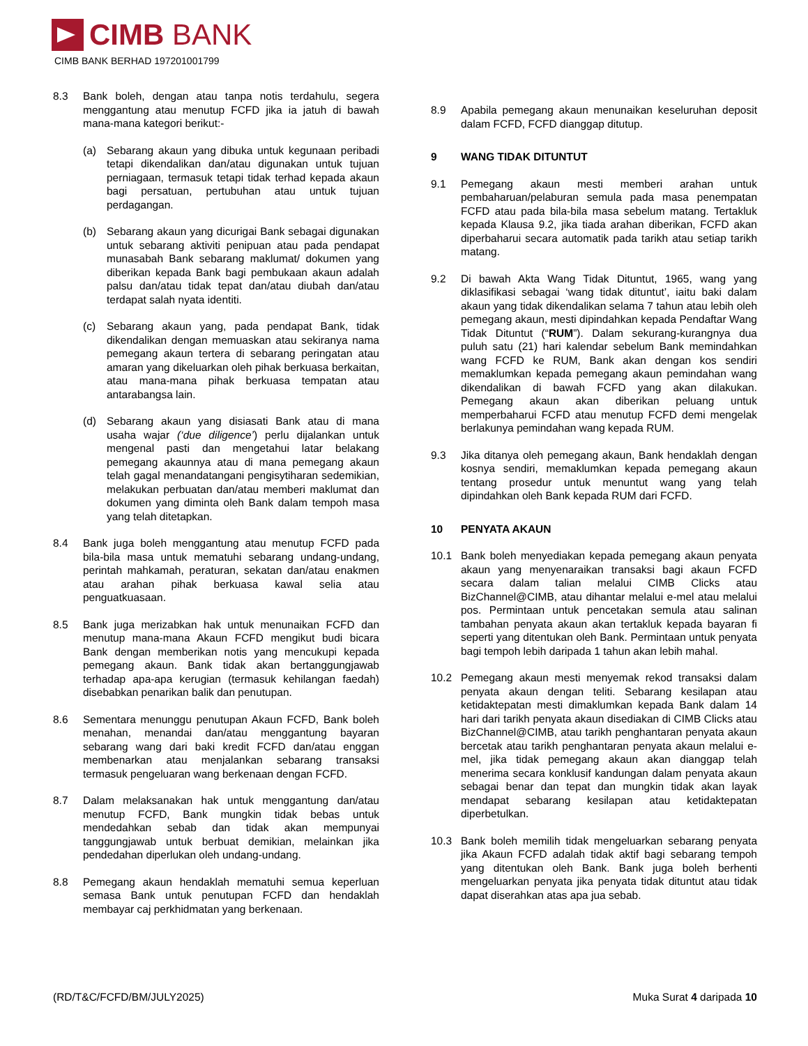CIMB BANK
CIMB BANK BERHAD 197201001799
8.3 Bank boleh, dengan atau tanpa notis terdahulu, segera menggantung atau menutup FCFD jika ia jatuh di bawah mana-mana kategori berikut:-
(a) Sebarang akaun yang dibuka untuk kegunaan peribadi tetapi dikendalikan dan/atau digunakan untuk tujuan perniagaan, termasuk tetapi tidak terhad kepada akaun bagi persatuan, pertubuhan atau untuk tujuan perdagangan.
(b) Sebarang akaun yang dicurigai Bank sebagai digunakan untuk sebarang aktiviti penipuan atau pada pendapat munasabah Bank sebarang maklumat/ dokumen yang diberikan kepada Bank bagi pembukaan akaun adalah palsu dan/atau tidak tepat dan/atau diubah dan/atau terdapat salah nyata identiti.
(c) Sebarang akaun yang, pada pendapat Bank, tidak dikendalikan dengan memuaskan atau sekiranya nama pemegang akaun tertera di sebarang peringatan atau amaran yang dikeluarkan oleh pihak berkuasa berkaitan, atau mana-mana pihak berkuasa tempatan atau antarabangsa lain.
(d) Sebarang akaun yang disiasati Bank atau di mana usaha wajar (‘due diligence’) perlu dijalankan untuk mengenal pasti dan mengetahui latar belakang pemegang akaunnya atau di mana pemegang akaun telah gagal menandatangani pengisytiharan sedemikian, melakukan perbuatan dan/atau memberi maklumat dan dokumen yang diminta oleh Bank dalam tempoh masa yang telah ditetapkan.
8.4 Bank juga boleh menggantung atau menutup FCFD pada bila-bila masa untuk mematuhi sebarang undang-undang, perintah mahkamah, peraturan, sekatan dan/atau enakmen atau arahan pihak berkuasa kawal selia atau penguatkuasaan.
8.5 Bank juga merizabkan hak untuk menunaikan FCFD dan menutup mana-mana Akaun FCFD mengikut budi bicara Bank dengan memberikan notis yang mencukupi kepada pemegang akaun. Bank tidak akan bertanggungjawab terhadap apa-apa kerugian (termasuk kehilangan faedah) disebabkan penarikan balik dan penutupan.
8.6 Sementara menunggu penutupan Akaun FCFD, Bank boleh menahan, menandai dan/atau menggantung bayaran sebarang wang dari baki kredit FCFD dan/atau enggan membenarkan atau menjalankan sebarang transaksi termasuk pengeluaran wang berkenaan dengan FCFD.
8.7 Dalam melaksanakan hak untuk menggantung dan/atau menutup FCFD, Bank mungkin tidak bebas untuk mendedahkan sebab dan tidak akan mempunyai tanggungjawab untuk berbuat demikian, melainkan jika pendedahan diperlukan oleh undang-undang.
8.8 Pemegang akaun hendaklah mematuhi semua keperluan semasa Bank untuk penutupan FCFD dan hendaklah membayar caj perkhidmatan yang berkenaan.
8.9 Apabila pemegang akaun menunaikan keseluruhan deposit dalam FCFD, FCFD dianggap ditutup.
9 WANG TIDAK DITUNTUT
9.1 Pemegang akaun mesti memberi arahan untuk pembaharuan/pelaburan semula pada masa penempatan FCFD atau pada bila-bila masa sebelum matang. Tertakluk kepada Klausa 9.2, jika tiada arahan diberikan, FCFD akan diperbaharui secara automatik pada tarikh atau setiap tarikh matang.
9.2 Di bawah Akta Wang Tidak Dituntut, 1965, wang yang diklasifikasi sebagai ‘wang tidak dituntut’, iaitu baki dalam akaun yang tidak dikendalikan selama 7 tahun atau lebih oleh pemegang akaun, mesti dipindahkan kepada Pendaftar Wang Tidak Dituntut (“RUM”). Dalam sekurang-kurangnya dua puluh satu (21) hari kalendar sebelum Bank memindahkan wang FCFD ke RUM, Bank akan dengan kos sendiri memaklumkan kepada pemegang akaun pemindahan wang dikendalikan di bawah FCFD yang akan dilakukan. Pemegang akaun akan diberikan peluang untuk memperbaharui FCFD atau menutup FCFD demi mengelak berlakunya pemindahan wang kepada RUM.
9.3 Jika ditanya oleh pemegang akaun, Bank hendaklah dengan kosnya sendiri, memaklumkan kepada pemegang akaun tentang prosedur untuk menuntut wang yang telah dipindahkan oleh Bank kepada RUM dari FCFD.
10 PENYATA AKAUN
10.1 Bank boleh menyediakan kepada pemegang akaun penyata akaun yang menyenaraikan transaksi bagi akaun FCFD secara dalam talian melalui CIMB Clicks atau BizChannel@CIMB, atau dihantar melalui e-mel atau melalui pos. Permintaan untuk pencetakan semula atau salinan tambahan penyata akaun akan tertakluk kepada bayaran fi seperti yang ditentukan oleh Bank. Permintaan untuk penyata bagi tempoh lebih daripada 1 tahun akan lebih mahal.
10.2 Pemegang akaun mesti menyemak rekod transaksi dalam penyata akaun dengan teliti. Sebarang kesilapan atau ketidaktepatan mesti dimaklumkan kepada Bank dalam 14 hari dari tarikh penyata akaun disediakan di CIMB Clicks atau BizChannel@CIMB, atau tarikh penghantaran penyata akaun bercetak atau tarikh penghantaran penyata akaun melalui e-mel, jika tidak pemegang akaun akan dianggap telah menerima secara konklusif kandungan dalam penyata akaun sebagai benar dan tepat dan mungkin tidak akan layak mendapat sebarang kesilapan atau ketidaktepatan diperbetulkan.
10.3 Bank boleh memilih tidak mengeluarkan sebarang penyata jika Akaun FCFD adalah tidak aktif bagi sebarang tempoh yang ditentukan oleh Bank. Bank juga boleh berhenti mengeluarkan penyata jika penyata tidak dituntut atau tidak dapat diserahkan atas apa jua sebab.
(RD/T&C/FCFD/BM/JULY2025) Muka Surat 4 daripada 10